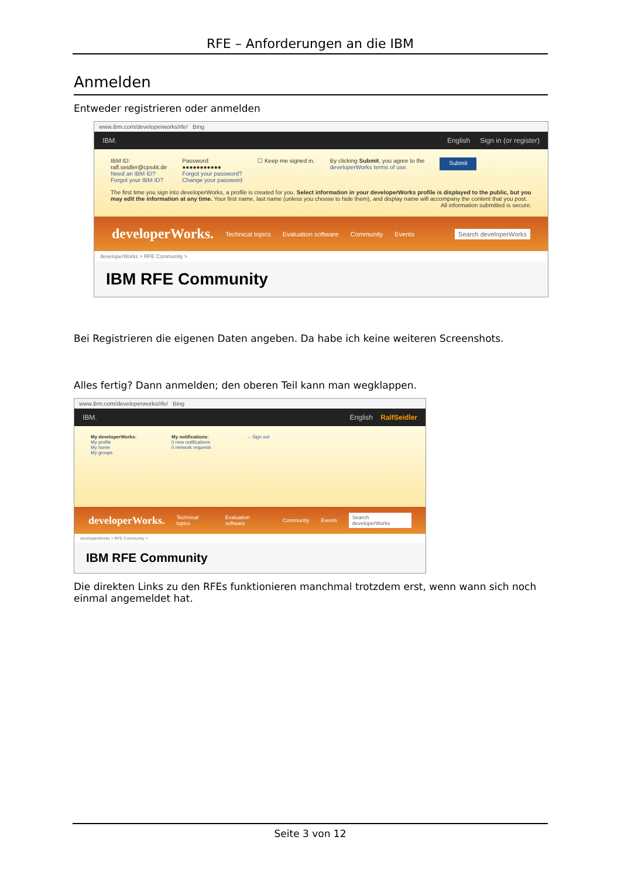RFE – Anforderungen an die IBM
Anmelden
Entweder registrieren oder anmelden
www.ibm.com/developerworks/rfe/ Bing
IBM. English Sign in (or register)
IBM ID:
ralf.seidler@cps4it.de
Need an IBM ID?
Forgot your IBM ID?
Password:
●●●●●●●●●●●
Forgot your password?
Change your password
☐ Keep me signed in. By clicking Submit, you agree to the
developerWorks terms of use.
Submit
The first time you sign into developerWorks, a profile is created for you. Select information in your developerWorks profile is displayed to the public, but you may edit the information at any time. Your first name, last name (unless you choose to hide them), and display name will accompany the content that you post.
All information submitted is secure.
developerWorks. Technical topics Evaluation software Community Events Search developerWorks
developerWorks > RFE Community >
IBM RFE Community
Bei Registrieren die eigenen Daten angeben. Da habe ich keine weiteren Screenshots.
Alles fertig? Dann anmelden; den oberen Teil kann man wegklappen.
www.ibm.com/developerworks/rfe/ Bing
IBM. English RalfSeidler
My developerWorks:
My profile
My home
My groups
My notifications:
0 new notifications
0 network requests
→ Sign out
developerWorks. Technical topics Evaluation software Community Events Search developerWorks
developerWorks > RFE Community >
IBM RFE Community
Die direkten Links zu den RFEs funktionieren manchmal trotzdem erst, wenn wann sich noch einmal angemeldet hat.
Seite 3 von 12